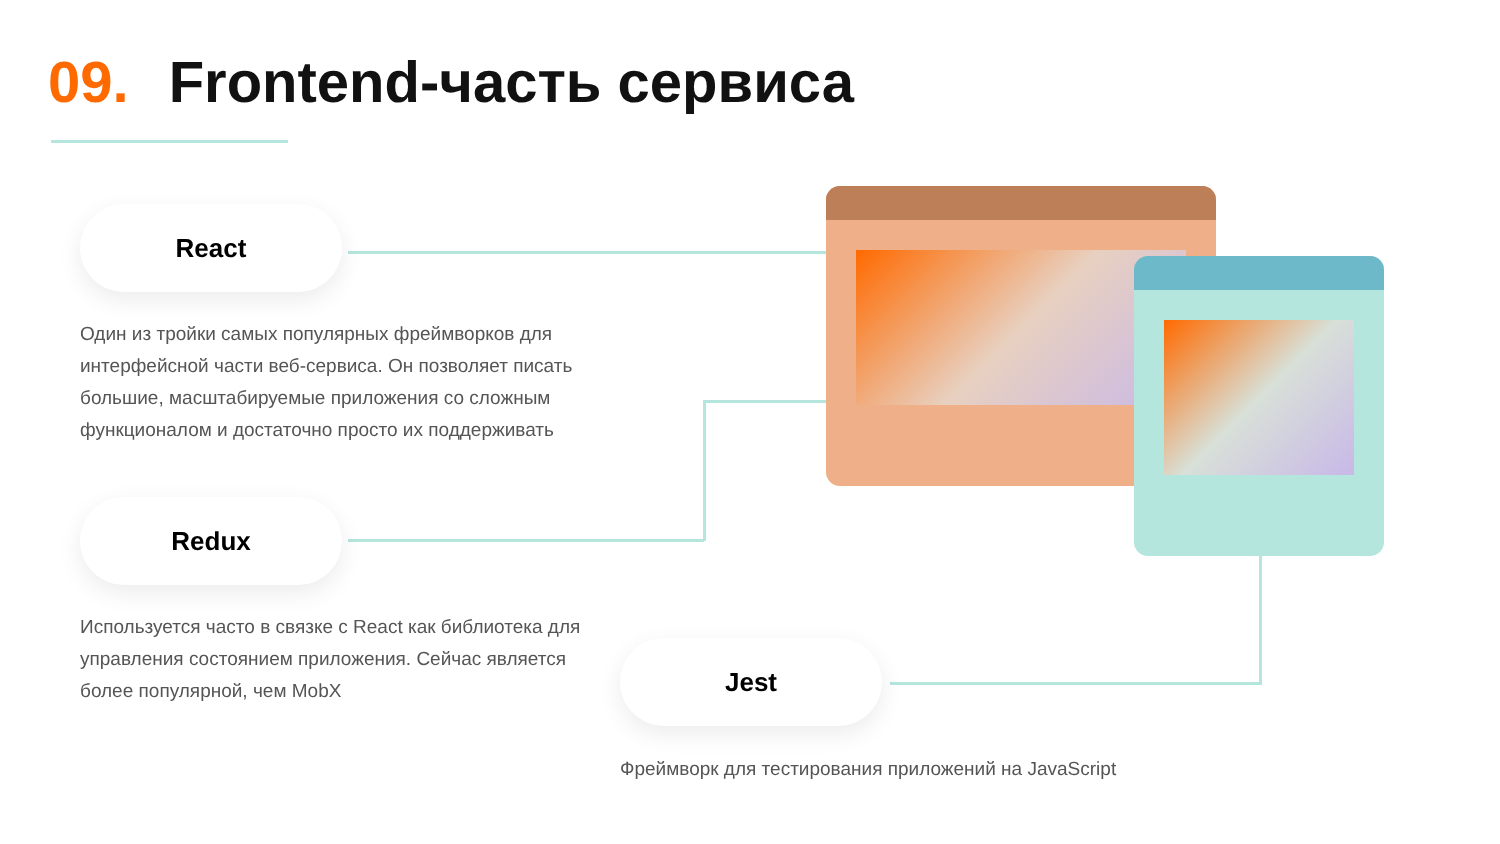09. Frontend-часть сервиса
React
Один из тройки самых популярных фреймворков для интерфейсной части веб-сервиса. Он позволяет писать большие, масштабируемые приложения со сложным функционалом и достаточно просто их поддерживать
Redux
Используется часто в связке с React как библиотека для управления состоянием приложения. Сейчас является более популярной, чем MobX
Jest
Фреймворк для тестирования приложений на JavaScript